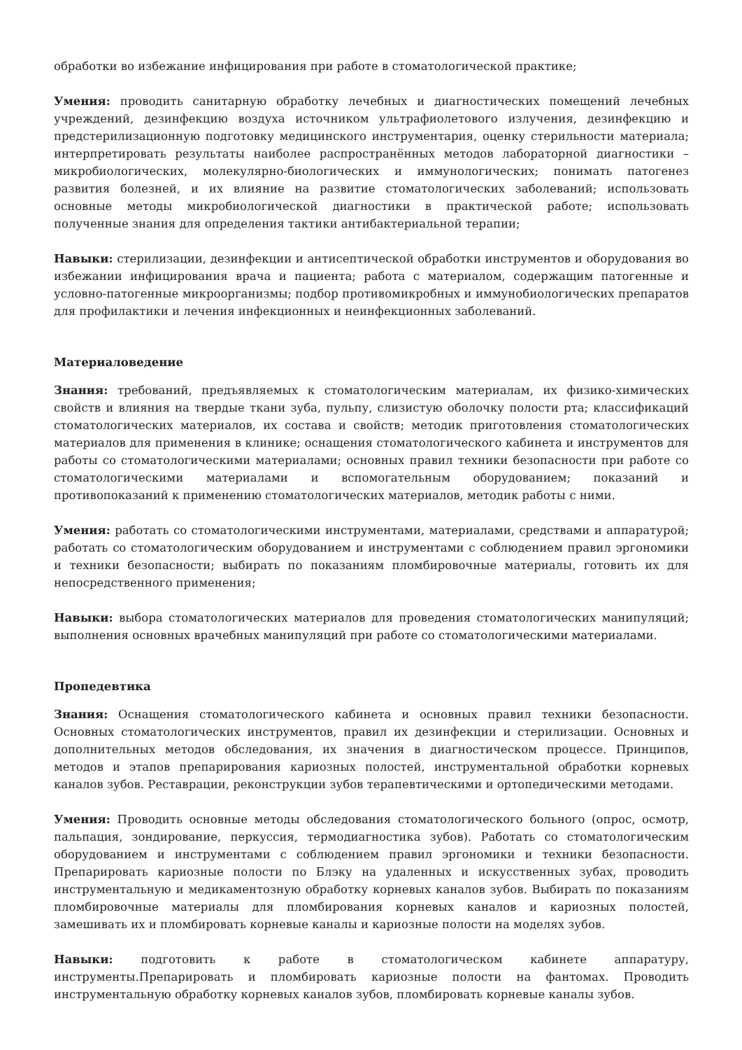обработки во избежание инфицирования при работе в стоматологической практике;
Умения: проводить санитарную обработку лечебных и диагностических помещений лечебных учреждений, дезинфекцию воздуха источником ультрафиолетового излучения, дезинфекцию и предстерилизационную подготовку медицинского инструментария, оценку стерильности материала; интерпретировать результаты наиболее распространённых методов лабораторной диагностики – микробиологических, молекулярно-биологических и иммунологических; понимать патогенез развития болезней, и их влияние на развитие стоматологических заболеваний; использовать основные методы микробиологической диагностики в практической работе; использовать полученные знания для определения тактики антибактериальной терапии;
Навыки: стерилизации, дезинфекции и антисептической обработки инструментов и оборудования во избежании инфицирования врача и пациента; работа с материалом, содержащим патогенные и условно-патогенные микроорганизмы; подбор противомикробных и иммунобиологических препаратов для профилактики и лечения инфекционных и неинфекционных заболеваний.
Материаловедение
Знания: требований, предъявляемых к стоматологическим материалам, их физико-химических свойств и влияния на твердые ткани зуба, пульпу, слизистую оболочку полости рта; классификаций стоматологических материалов, их состава и свойств; методик приготовления стоматологических материалов для применения в клинике; оснащения стоматологического кабинета и инструментов для работы со стоматологическими материалами; основных правил техники безопасности при работе со стоматологическими материалами и вспомогательным оборудованием; показаний и противопоказаний к применению стоматологических материалов, методик работы с ними.
Умения: работать со стоматологическими инструментами, материалами, средствами и аппаратурой; работать со стоматологическим оборудованием и инструментами с соблюдением правил эргономики и техники безопасности; выбирать по показаниям пломбировочные материалы, готовить их для непосредственного применения;
Навыки: выбора стоматологических материалов для проведения стоматологических манипуляций; выполнения основных врачебных манипуляций при работе со стоматологическими материалами.
Пропедевтика
Знания: Оснащения стоматологического кабинета и основных правил техники безопасности. Основных стоматологических инструментов, правил их дезинфекции и стерилизации. Основных и дополнительных методов обследования, их значения в диагностическом процессе. Принципов, методов и этапов препарирования кариозных полостей, инструментальной обработки корневых каналов зубов. Реставрации, реконструкции зубов терапевтическими и ортопедическими методами.
Умения: Проводить основные методы обследования стоматологического больного (опрос, осмотр, пальпация, зондирование, перкуссия, термодиагностика зубов). Работать со стоматологическим оборудованием и инструментами с соблюдением правил эргономики и техники безопасности. Препарировать кариозные полости по Блэку на удаленных и искусственных зубах, проводить инструментальную и медикаментозную обработку корневых каналов зубов. Выбирать по показаниям пломбировочные материалы для пломбирования корневых каналов и кариозных полостей, замешивать их и пломбировать корневые каналы и кариозные полости на моделях зубов.
Навыки: подготовить к работе в стоматологическом кабинете аппаратуру, инструменты.Препарировать и пломбировать кариозные полости на фантомах. Проводить инструментальную обработку корневых каналов зубов, пломбировать корневые каналы зубов.